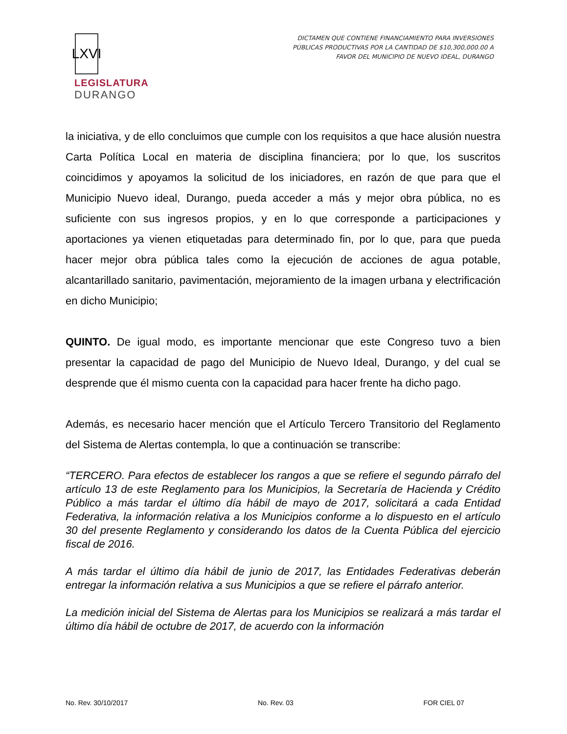LXVI
LEGISLATURA
DURANGO
DICTAMEN QUE CONTIENE FINANCIAMIENTO PARA INVERSIONES
PÚBLICAS PRODUCTIVAS POR LA CANTIDAD DE $10,300,000.00 A
FAVOR DEL MUNICIPIO DE NUEVO IDEAL, DURANGO
la iniciativa, y de ello concluimos que cumple con los requisitos a que hace alusión nuestra Carta Política Local en materia de disciplina financiera; por lo que, los suscritos coincidimos y apoyamos la solicitud de los iniciadores, en razón de que para que el Municipio Nuevo ideal, Durango, pueda acceder a más y mejor obra pública, no es suficiente con sus ingresos propios, y en lo que corresponde a participaciones y aportaciones ya vienen etiquetadas para determinado fin, por lo que, para que pueda hacer mejor obra pública tales como la ejecución de acciones de agua potable, alcantarillado sanitario, pavimentación, mejoramiento de la imagen urbana y electrificación en dicho Municipio;
QUINTO. De igual modo, es importante mencionar que este Congreso tuvo a bien presentar la capacidad de pago del Municipio de Nuevo Ideal, Durango, y del cual se desprende que él mismo cuenta con la capacidad para hacer frente ha dicho pago.
Además, es necesario hacer mención que el Artículo Tercero Transitorio del Reglamento del Sistema de Alertas contempla, lo que a continuación se transcribe:
“TERCERO. Para efectos de establecer los rangos a que se refiere el segundo párrafo del artículo 13 de este Reglamento para los Municipios, la Secretaría de Hacienda y Crédito Público a más tardar el último día hábil de mayo de 2017, solicitará a cada Entidad Federativa, la información relativa a los Municipios conforme a lo dispuesto en el artículo 30 del presente Reglamento y considerando los datos de la Cuenta Pública del ejercicio fiscal de 2016.
A más tardar el último día hábil de junio de 2017, las Entidades Federativas deberán entregar la información relativa a sus Municipios a que se refiere el párrafo anterior.
La medición inicial del Sistema de Alertas para los Municipios se realizará a más tardar el último día hábil de octubre de 2017, de acuerdo con la información
No. Rev. 30/10/2017 No. Rev. 03 FOR CIEL 07